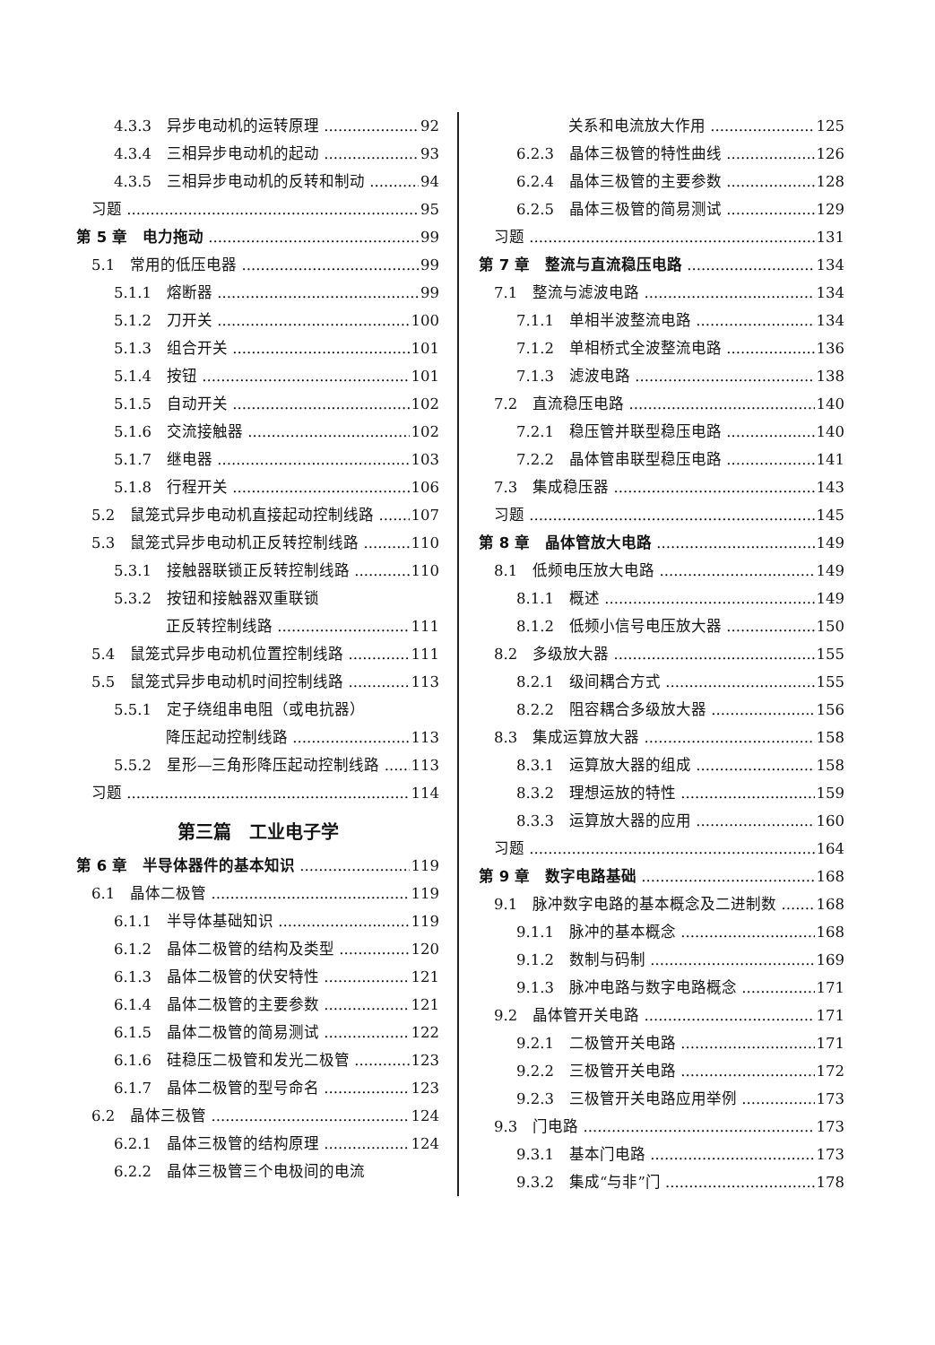4.3.3　异步电动机的运转原理 92
4.3.4　三相异步电动机的起动 93
4.3.5　三相异步电动机的反转和制动 94
习题 95
第 5 章　电力拖动 99
5.1　常用的低压电器 99
5.1.1　熔断器 99
5.1.2　刀开关 100
5.1.3　组合开关 101
5.1.4　按钮 101
5.1.5　自动开关 102
5.1.6　交流接触器 102
5.1.7　继电器 103
5.1.8　行程开关 106
5.2　鼠笼式异步电动机直接起动控制线路 107
5.3　鼠笼式异步电动机正反转控制线路 110
5.3.1　接触器联锁正反转控制线路 110
5.3.2　按钮和接触器双重联锁
正反转控制线路 111
5.4　鼠笼式异步电动机位置控制线路 111
5.5　鼠笼式异步电动机时间控制线路 113
5.5.1　定子绕组串电阻（或电抗器）
降压起动控制线路 113
5.5.2　星形—三角形降压起动控制线路 113
习题 114
第三篇　工业电子学
第 6 章　半导体器件的基本知识 119
6.1　晶体二极管 119
6.1.1　半导体基础知识 119
6.1.2　晶体二极管的结构及类型 120
6.1.3　晶体二极管的伏安特性 121
6.1.4　晶体二极管的主要参数 121
6.1.5　晶体二极管的简易测试 122
6.1.6　硅稳压二极管和发光二极管 123
6.1.7　晶体二极管的型号命名 123
6.2　晶体三极管 124
6.2.1　晶体三极管的结构原理 124
6.2.2　晶体三极管三个电极间的电流
关系和电流放大作用 125
6.2.3　晶体三极管的特性曲线 126
6.2.4　晶体三极管的主要参数 128
6.2.5　晶体三极管的简易测试 129
习题 131
第 7 章　整流与直流稳压电路 134
7.1　整流与滤波电路 134
7.1.1　单相半波整流电路 134
7.1.2　单相桥式全波整流电路 136
7.1.3　滤波电路 138
7.2　直流稳压电路 140
7.2.1　稳压管并联型稳压电路 140
7.2.2　晶体管串联型稳压电路 141
7.3　集成稳压器 143
习题 145
第 8 章　晶体管放大电路 149
8.1　低频电压放大电路 149
8.1.1　概述 149
8.1.2　低频小信号电压放大器 150
8.2　多级放大器 155
8.2.1　级间耦合方式 155
8.2.2　阻容耦合多级放大器 156
8.3　集成运算放大器 158
8.3.1　运算放大器的组成 158
8.3.2　理想运放的特性 159
8.3.3　运算放大器的应用 160
习题 164
第 9 章　数字电路基础 168
9.1　脉冲数字电路的基本概念及二进制数 168
9.1.1　脉冲的基本概念 168
9.1.2　数制与码制 169
9.1.3　脉冲电路与数字电路概念 171
9.2　晶体管开关电路 171
9.2.1　二极管开关电路 171
9.2.2　三极管开关电路 172
9.2.3　三极管开关电路应用举例 173
9.3　门电路 173
9.3.1　基本门电路 173
9.3.2　集成“与非”门 178